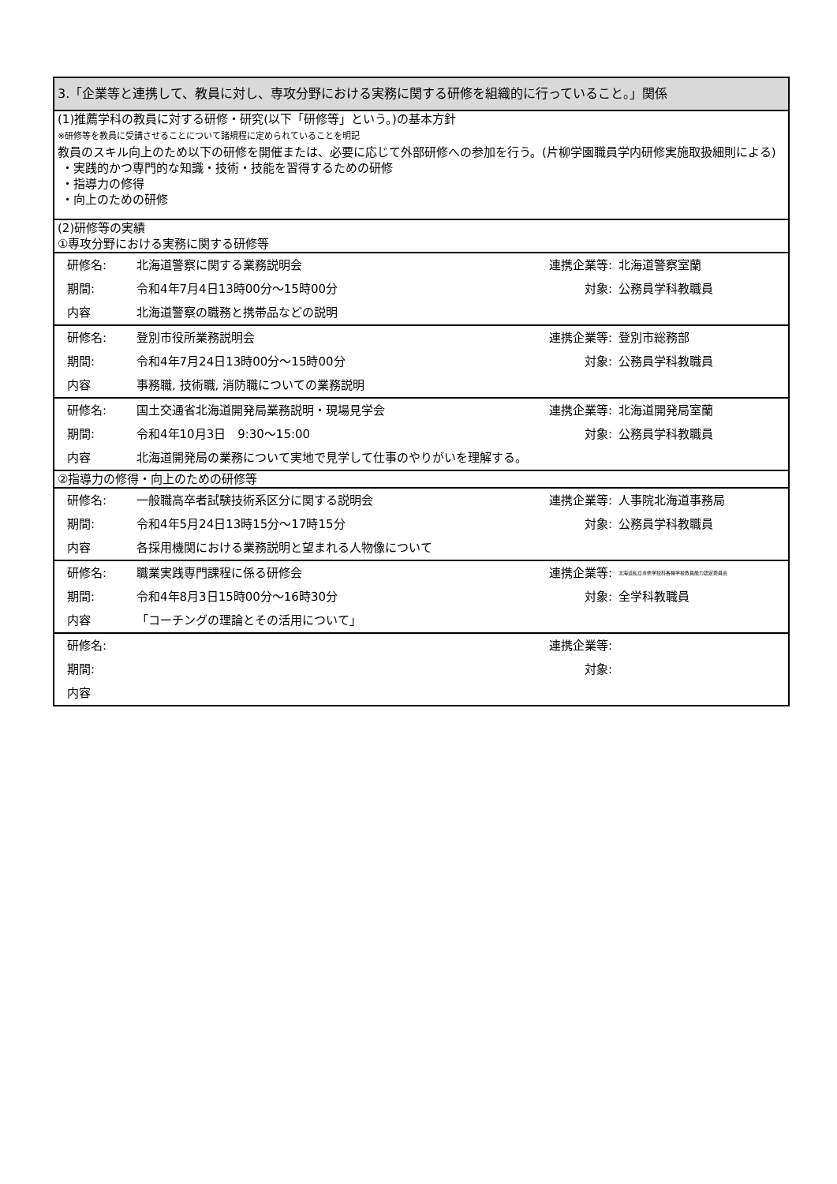| 3.「企業等と連携して、教員に対し、専攻分野における実務に関する研修を組織的に行っていること。」関係 | | | |
| (1)推薦学科の教員に対する研修・研究(以下「研修等」という。)の基本方針 ※研修等を教員に受講させることについて諸規程に定められていることを明記 教員のスキル向上のため以下の研修を開催または、必要に応じて外部研修への参加を行う。(片柳学園職員学内研修実施取扱細則による) ・実践的かつ専門的な知識・技術・技能を習得するための研修 ・指導力の修得 ・向上のための研修 | | | |
| (2)研修等の実績 ①専攻分野における実務に関する研修等 | | | |
| 研修名: | 北海道警察に関する業務説明会 | 連携企業等: | 北海道警察室蘭 |
| 期間: | 令和4年7月4日13時00分～15時00分 | 対象: | 公務員学科教職員 |
| 内容 | 北海道警察の職務と携帯品などの説明 | | |
| 研修名: | 登別市役所業務説明会 | 連携企業等: | 登別市総務部 |
| 期間: | 令和4年7月24日13時00分～15時00分 | 対象: | 公務員学科教職員 |
| 内容 | 事務職, 技術職, 消防職についての業務説明 | | |
| 研修名: | 国土交通省北海道開発局業務説明・現場見学会 | 連携企業等: | 北海道開発局室蘭 |
| 期間: | 令和4年10月3日 9:30～15:00 | 対象: | 公務員学科教職員 |
| 内容 | 北海道開発局の業務について実地で見学して仕事のやりがいを理解する。 | | |
| ②指導力の修得・向上のための研修等 | | | |
| 研修名: | 一般職高卒者試験技術系区分に関する説明会 | 連携企業等: | 人事院北海道事務局 |
| 期間: | 令和4年5月24日13時15分～17時15分 | 対象: | 公務員学科教職員 |
| 内容 | 各採用機関における業務説明と望まれる人物像について | | |
| 研修名: | 職業実践専門課程に係る研修会 | 連携企業等: | 北海道私立専修学校科各種学校教員能力認定委員会 |
| 期間: | 令和4年8月3日15時00分～16時30分 | 対象: | 全学科教職員 |
| 内容 | 「コーチングの理論とその活用について」 | | |
| 研修名: | | 連携企業等: | |
| 期間: | | 対象: | |
| 内容 | | | |